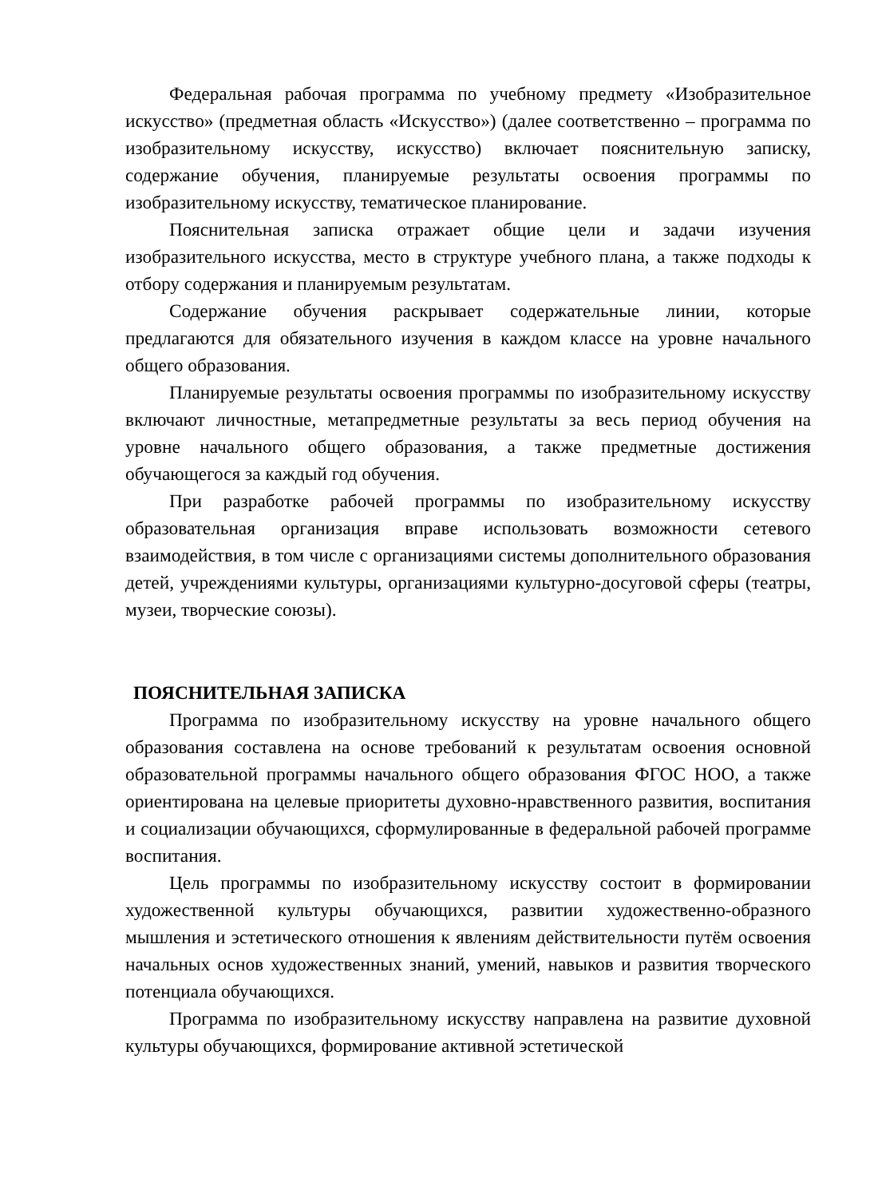Федеральная рабочая программа по учебному предмету «Изобразительное искусство» (предметная область «Искусство») (далее соответственно – программа по изобразительному искусству, искусство) включает пояснительную записку, содержание обучения, планируемые результаты освоения программы по изобразительному искусству, тематическое планирование.
Пояснительная записка отражает общие цели и задачи изучения изобразительного искусства, место в структуре учебного плана, а также подходы к отбору содержания и планируемым результатам.
Содержание обучения раскрывает содержательные линии, которые предлагаются для обязательного изучения в каждом классе на уровне начального общего образования.
Планируемые результаты освоения программы по изобразительному искусству включают личностные, метапредметные результаты за весь период обучения на уровне начального общего образования, а также предметные достижения обучающегося за каждый год обучения.
При разработке рабочей программы по изобразительному искусству образовательная организация вправе использовать возможности сетевого взаимодействия, в том числе с организациями системы дополнительного образования детей, учреждениями культуры, организациями культурно-досуговой сферы (театры, музеи, творческие союзы).
ПОЯСНИТЕЛЬНАЯ ЗАПИСКА
Программа по изобразительному искусству на уровне начального общего образования составлена на основе требований к результатам освоения основной образовательной программы начального общего образования ФГОС НОО, а также ориентирована на целевые приоритеты духовно-нравственного развития, воспитания и социализации обучающихся, сформулированные в федеральной рабочей программе воспитания.
Цель программы по изобразительному искусству состоит в формировании художественной культуры обучающихся, развитии художественно-образного мышления и эстетического отношения к явлениям действительности путём освоения начальных основ художественных знаний, умений, навыков и развития творческого потенциала обучающихся.
Программа по изобразительному искусству направлена на развитие духовной культуры обучающихся, формирование активной эстетической